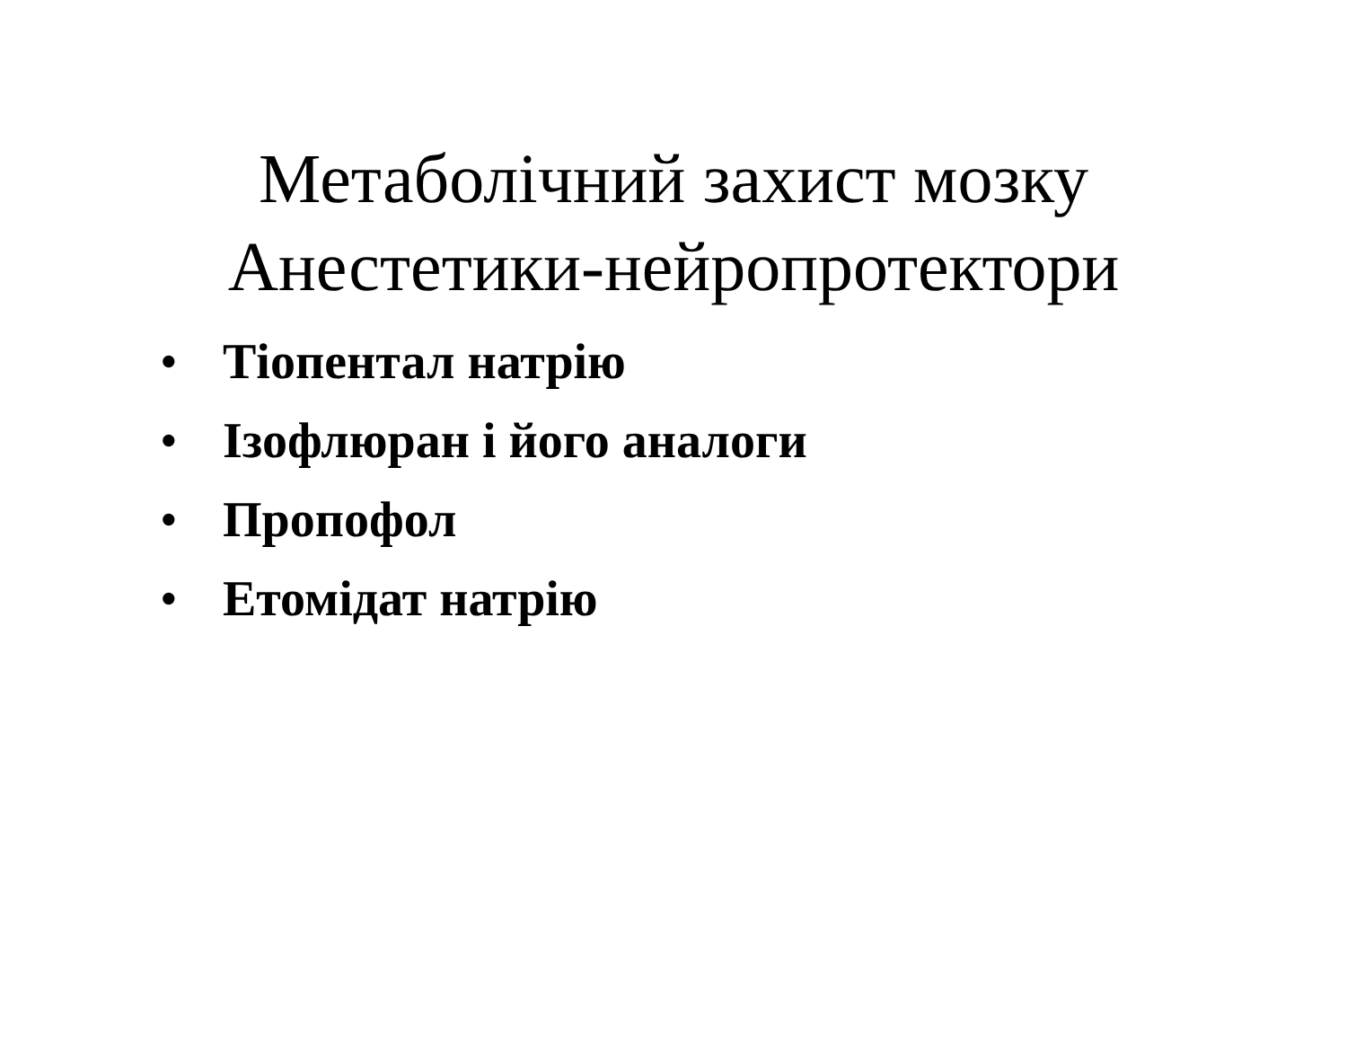Метаболічний захист мозку
Анестетики-нейропротектори
• Тіопентал натрію
• Ізофлюран і його аналоги
• Пропофол
• Етомідат натрію